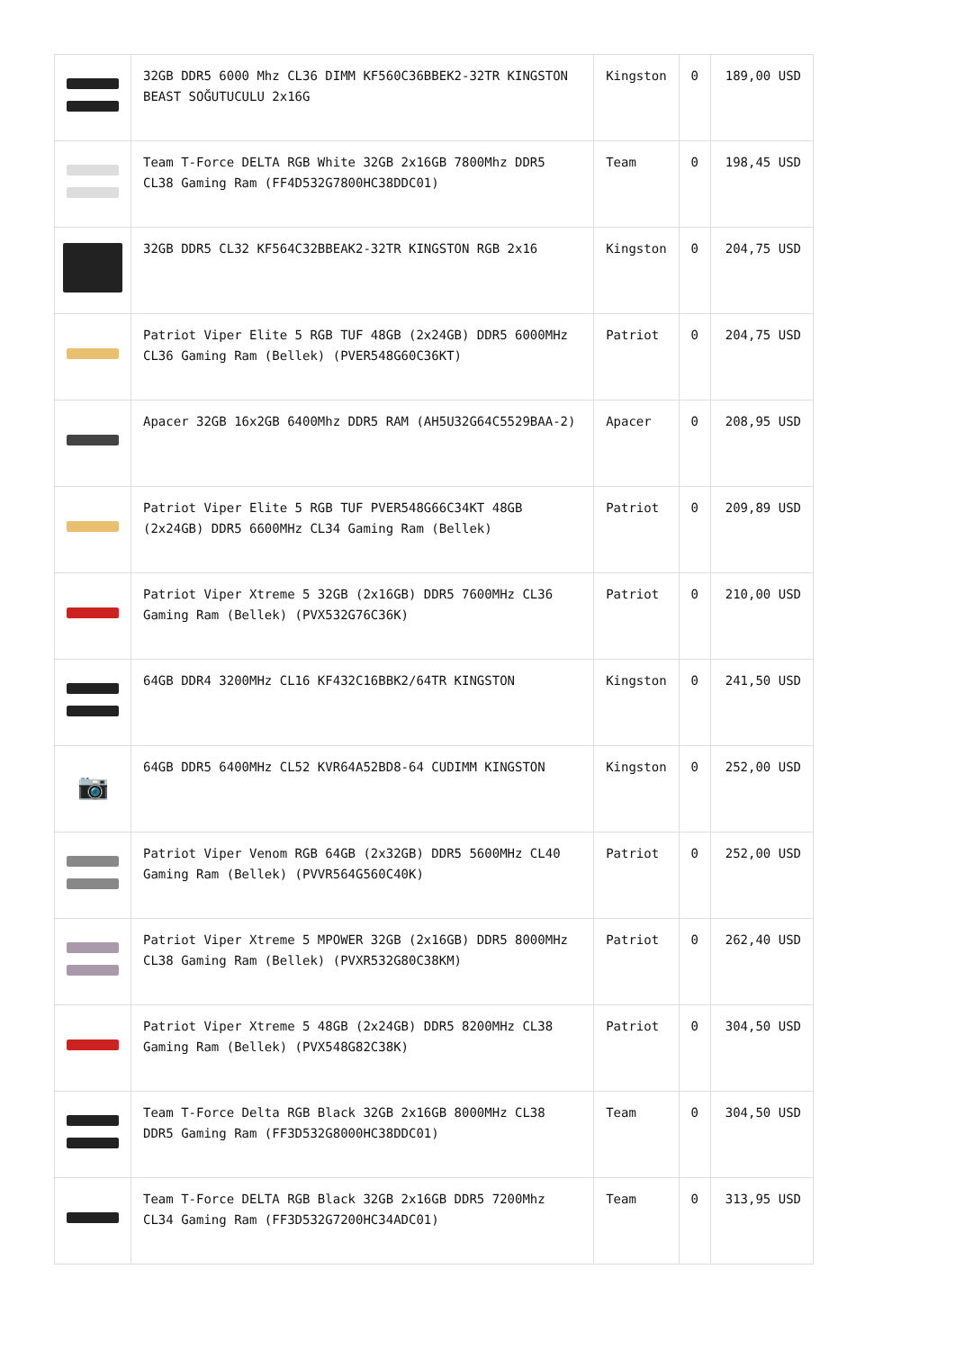| | 32GB DDR5 6000 Mhz CL36 DIMM KF560C36BBEK2-32TR KINGSTON BEAST SOĞUTUCULU 2x16G | Kingston | 0 | 189,00 USD |
| | Team T-Force DELTA RGB White 32GB 2x16GB 7800Mhz DDR5 CL38 Gaming Ram (FF4D532G7800HC38DDC01) | Team | 0 | 198,45 USD |
| | 32GB DDR5 CL32 KF564C32BBEAK2-32TR KINGSTON RGB 2x16 | Kingston | 0 | 204,75 USD |
| | Patriot Viper Elite 5 RGB TUF 48GB (2x24GB) DDR5 6000MHz CL36 Gaming Ram (Bellek) (PVER548G60C36KT) | Patriot | 0 | 204,75 USD |
| | Apacer 32GB 16x2GB 6400Mhz DDR5 RAM (AH5U32G64C5529BAA-2) | Apacer | 0 | 208,95 USD |
| | Patriot Viper Elite 5 RGB TUF PVER548G66C34KT 48GB (2x24GB) DDR5 6600MHz CL34 Gaming Ram (Bellek) | Patriot | 0 | 209,89 USD |
| | Patriot Viper Xtreme 5 32GB (2x16GB) DDR5 7600MHz CL36 Gaming Ram (Bellek) (PVX532G76C36K) | Patriot | 0 | 210,00 USD |
| | 64GB DDR4 3200MHz CL16 KF432C16BBK2/64TR KINGSTON | Kingston | 0 | 241,50 USD |
| 📷 | 64GB DDR5 6400MHz CL52 KVR64A52BD8-64 CUDIMM KINGSTON | Kingston | 0 | 252,00 USD |
| | Patriot Viper Venom RGB 64GB (2x32GB) DDR5 5600MHz CL40 Gaming Ram (Bellek) (PVVR564G560C40K) | Patriot | 0 | 252,00 USD |
| | Patriot Viper Xtreme 5 MPOWER 32GB (2x16GB) DDR5 8000MHz CL38 Gaming Ram (Bellek) (PVXR532G80C38KM) | Patriot | 0 | 262,40 USD |
| | Patriot Viper Xtreme 5 48GB (2x24GB) DDR5 8200MHz CL38 Gaming Ram (Bellek) (PVX548G82C38K) | Patriot | 0 | 304,50 USD |
| | Team T-Force Delta RGB Black 32GB 2x16GB 8000MHz CL38 DDR5 Gaming Ram (FF3D532G8000HC38DDC01) | Team | 0 | 304,50 USD |
| | Team T-Force DELTA RGB Black 32GB 2x16GB DDR5 7200Mhz CL34 Gaming Ram (FF3D532G7200HC34ADC01) | Team | 0 | 313,95 USD |